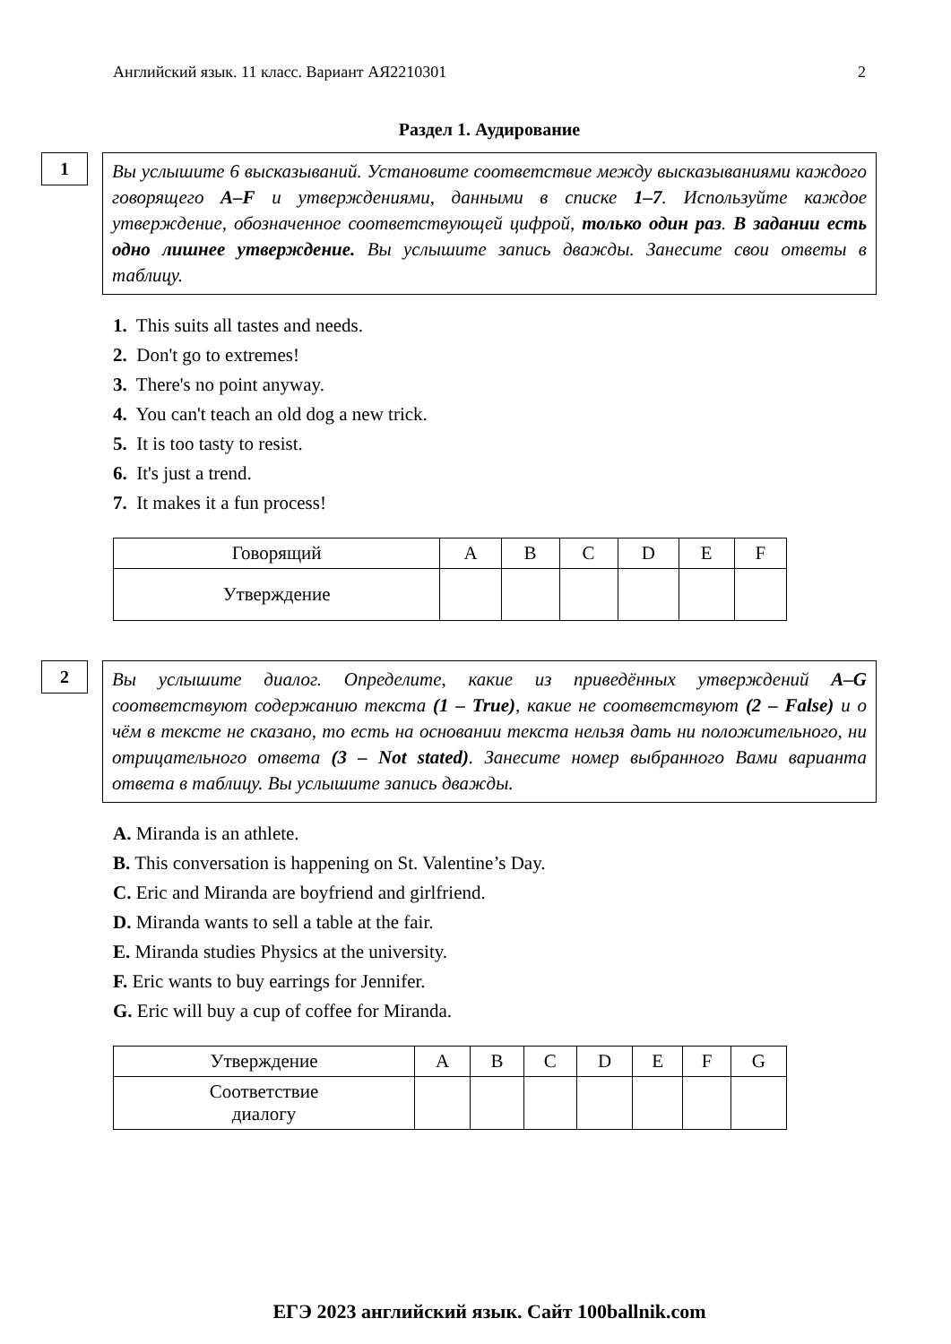Английский язык. 11 класс. Вариант АЯ2210301 2
Раздел 1. Аудирование
1
Вы услышите 6 высказываний. Установите соответствие между высказываниями каждого говорящего A–F и утверждениями, данными в списке 1–7. Используйте каждое утверждение, обозначенное соответствующей цифрой, только один раз. В задании есть одно лишнее утверждение. Вы услышите запись дважды. Занесите свои ответы в таблицу.
1. This suits all tastes and needs.
2. Don't go to extremes!
3. There's no point anyway.
4. You can't teach an old dog a new trick.
5. It is too tasty to resist.
6. It's just a trend.
7. It makes it a fun process!
| Говорящий | A | B | C | D | E | F |
| Утверждение | | | | | | |
2
Вы услышите диалог. Определите, какие из приведённых утверждений A–G соответствуют содержанию текста (1 – True), какие не соответствуют (2 – False) и о чём в тексте не сказано, то есть на основании текста нельзя дать ни положительного, ни отрицательного ответа (3 – Not stated). Занесите номер выбранного Вами варианта ответа в таблицу. Вы услышите запись дважды.
A. Miranda is an athlete.
B. This conversation is happening on St. Valentine’s Day.
C. Eric and Miranda are boyfriend and girlfriend.
D. Miranda wants to sell a table at the fair.
E. Miranda studies Physics at the university.
F. Eric wants to buy earrings for Jennifer.
G. Eric will buy a cup of coffee for Miranda.
| Утверждение | A | B | C | D | E | F | G |
| Соответствие диалогу | | | | | | | |
ЕГЭ 2023 английский язык. Сайт 100ballnik.com